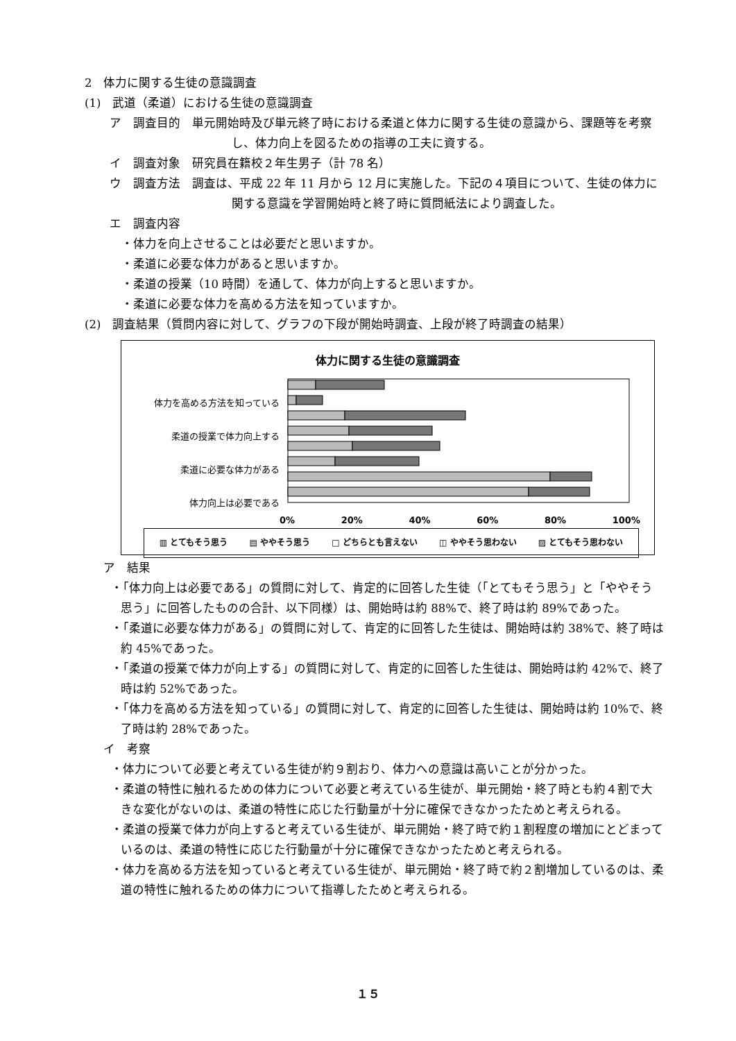2　体力に関する生徒の意識調査
(1)　武道（柔道）における生徒の意識調査
ア　調査目的　単元開始時及び単元終了時における柔道と体力に関する生徒の意識から、課題等を考察し、体力向上を図るための指導の工夫に資する。
イ　調査対象　研究員在籍校２年生男子（計 78 名）
ウ　調査方法　調査は、平成 22 年 11 月から 12 月に実施した。下記の４項目について、生徒の体力に関する意識を学習開始時と終了時に質問紙法により調査した。
エ　調査内容
　・体力を向上させることは必要だと思いますか。
　・柔道に必要な体力があると思いますか。
　・柔道の授業（10 時間）を通して、体力が向上すると思いますか。
　・柔道に必要な体力を高める方法を知っていますか。
(2)　調査結果（質問内容に対して、グラフの下段が開始時調査、上段が終了時調査の結果）
体力に関する生徒の意識調査
体力を高める方法を知っている
柔道の授業で体力向上する
柔道に必要な体力がある
体力向上は必要である
0% 20% 40% 60% 80% 100%
▥ とてもそう思う ▤ ややそう思う □ どちらとも言えない ◫ ややそう思わない ▨ とてもそう思わない
　ア　結果
・「体力向上は必要である」の質問に対して、肯定的に回答した生徒（「とてもそう思う」と「ややそう思う」に回答したものの合計、以下同様）は、開始時は約 88%で、終了時は約 89%であった。
・「柔道に必要な体力がある」の質問に対して、肯定的に回答した生徒は、開始時は約 38%で、終了時は約 45%であった。
・「柔道の授業で体力が向上する」の質問に対して、肯定的に回答した生徒は、開始時は約 42%で、終了時は約 52%であった。
・「体力を高める方法を知っている」の質問に対して、肯定的に回答した生徒は、開始時は約 10%で、終了時は約 28%であった。
　イ　考察
・体力について必要と考えている生徒が約９割おり、体力への意識は高いことが分かった。
・柔道の特性に触れるための体力について必要と考えている生徒が、単元開始・終了時とも約４割で大きな変化がないのは、柔道の特性に応じた行動量が十分に確保できなかったためと考えられる。
・柔道の授業で体力が向上すると考えている生徒が、単元開始・終了時で約１割程度の増加にとどまっているのは、柔道の特性に応じた行動量が十分に確保できなかったためと考えられる。
・体力を高める方法を知っていると考えている生徒が、単元開始・終了時で約２割増加しているのは、柔道の特性に触れるための体力について指導したためと考えられる。
１５